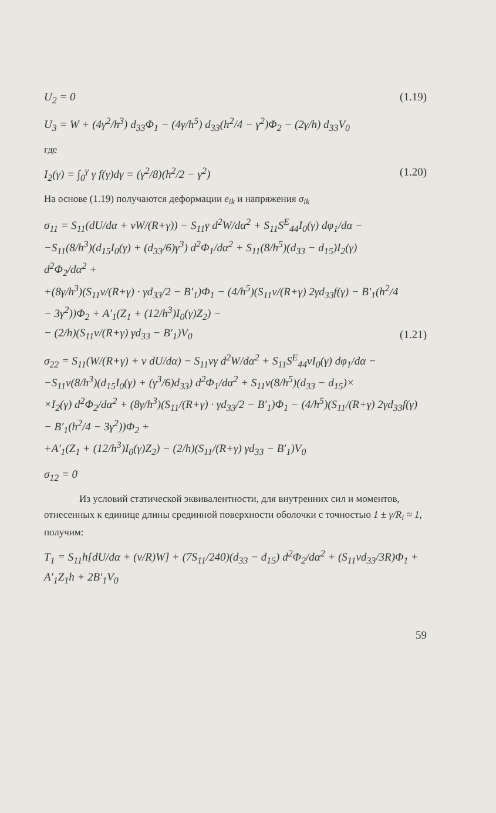U<sub>2</sub> = 0 (1.19)
U<sub>3</sub> = W + (4γ<sup>2</sup>/h<sup>3</sup>) d<sub>33</sub>Φ<sub>1</sub> − (4γ/h<sup>5</sup>) d<sub>33</sub>(h<sup>2</sup>/4 − γ<sup>2</sup>)Φ<sub>2</sub> − (2γ/h) d<sub>33</sub>V<sub>0</sub>
где
I<sub>2</sub>(γ) = ∫<sub>0</sub><sup>γ</sup> γ f(γ)dγ = (γ<sup>2</sup>/8)(h<sup>2</sup>/2 − γ<sup>2</sup>) (1.20)
На основе (1.19) получаются деформации e<sub>ik</sub> и напряжения σ<sub>ik</sub>
σ<sub>11</sub> = S<sub>11</sub>(dU/dα + νW/(R+γ)) − S<sub>11</sub>γ d<sup>2</sup>W/dα<sup>2</sup> + S<sub>11</sub>S<sup>E</sup><sub>44</sub>I<sub>0</sub>(γ) dφ<sub>1</sub>/dα −
−S<sub>11</sub>(8/h<sup>3</sup>)(d<sub>15</sub>I<sub>0</sub>(γ) + (d<sub>33</sub>/6)γ<sup>3</sup>) d<sup>2</sup>Φ<sub>1</sub>/dα<sup>2</sup> + S<sub>11</sub>(8/h<sup>5</sup>)(d<sub>33</sub> − d<sub>15</sub>)I<sub>2</sub>(γ) d<sup>2</sup>Φ<sub>2</sub>/dα<sup>2</sup> +
+(8γ/h<sup>3</sup>)(S<sub>11</sub>ν/(R+γ) · γd<sub>33</sub>/2 − B′<sub>1</sub>)Φ<sub>1</sub> − (4/h<sup>5</sup>)(S<sub>11</sub>ν/(R+γ) 2γd<sub>33</sub>f(γ) − B′<sub>1</sub>(h<sup>2</sup>/4 − 3γ<sup>2</sup>))Φ<sub>2</sub> + A′<sub>1</sub>(Z<sub>1</sub> + (12/h<sup>3</sup>)I<sub>0</sub>(γ)Z<sub>2</sub>) −
− (2/h)(S<sub>11</sub>ν/(R+γ) γd<sub>33</sub> − B′<sub>1</sub>)V<sub>0</sub> (1.21)
σ<sub>22</sub> = S<sub>11</sub>(W/(R+γ) + ν dU/dα) − S<sub>11</sub>νγ d<sup>2</sup>W/dα<sup>2</sup> + S<sub>11</sub>S<sup>E</sup><sub>44</sub>νI<sub>0</sub>(γ) dφ<sub>1</sub>/dα −
−S<sub>11</sub>ν(8/h<sup>3</sup>)(d<sub>15</sub>I<sub>0</sub>(γ) + (γ<sup>3</sup>/6)d<sub>33</sub>) d<sup>2</sup>Φ<sub>1</sub>/dα<sup>2</sup> + S<sub>11</sub>ν(8/h<sup>5</sup>)(d<sub>33</sub> − d<sub>15</sub>)×
×I<sub>2</sub>(γ) d<sup>2</sup>Φ<sub>2</sub>/dα<sup>2</sup> + (8γ/h<sup>3</sup>)(S<sub>11</sub>/(R+γ) · γd<sub>33</sub>/2 − B′<sub>1</sub>)Φ<sub>1</sub> − (4/h<sup>5</sup>)(S<sub>11</sub>/(R+γ) 2γd<sub>33</sub>f(γ) − B′<sub>1</sub>(h<sup>2</sup>/4 − 3γ<sup>2</sup>))Φ<sub>2</sub> +
+A′<sub>1</sub>(Z<sub>1</sub> + (12/h<sup>3</sup>)I<sub>0</sub>(γ)Z<sub>2</sub>) − (2/h)(S<sub>11</sub>/(R+γ) γd<sub>33</sub> − B′<sub>1</sub>)V<sub>0</sub>
σ<sub>12</sub> = 0
Из условий статической эквивалентности, для внутренних сил и моментов, отнесенных к единице длины срединной поверхности оболочки с точностью 1 ± γ/R<sub>i</sub> ≈ 1, получим:
T<sub>1</sub> = S<sub>11</sub>h[dU/dα + (ν/R)W] + (7S<sub>11</sub>/240)(d<sub>33</sub> − d<sub>15</sub>) d<sup>2</sup>Φ<sub>2</sub>/dα<sup>2</sup> + (S<sub>11</sub>νd<sub>33</sub>/3R)Φ<sub>1</sub> + A′<sub>1</sub>Z<sub>1</sub>h + 2B′<sub>1</sub>V<sub>0</sub>
59